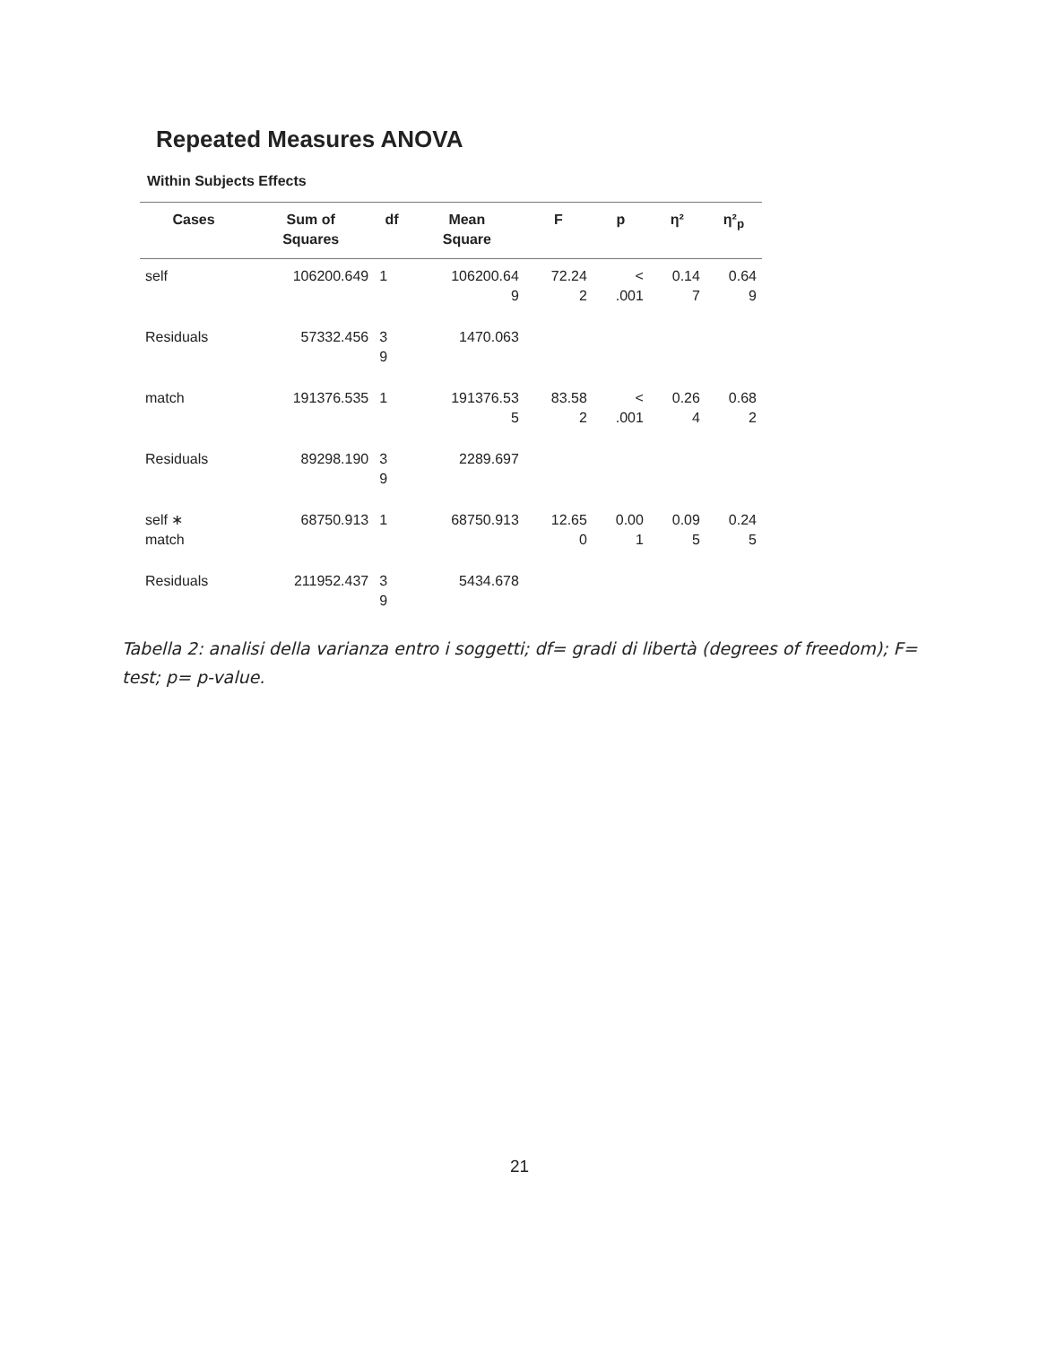Repeated Measures ANOVA
Within Subjects Effects
| Cases | Sum of Squares | df | Mean Square | F | p | η² | η²<sub>p</sub> |
| --- | --- | --- | --- | --- | --- | --- | --- |
| self | 106200.649 | 1 | 106200.64 9 | 72.24 2 | < .001 | 0.14 7 | 0.64 9 |
| Residuals | 57332.456 | 3 9 | 1470.063 | | | | |
| match | 191376.535 | 1 | 191376.53 5 | 83.58 2 | < .001 | 0.26 4 | 0.68 2 |
| Residuals | 89298.190 | 3 9 | 2289.697 | | | | |
| self ∗ match | 68750.913 | 1 | 68750.913 | 12.65 0 | 0.00 1 | 0.09 5 | 0.24 5 |
| Residuals | 211952.437 | 3 9 | 5434.678 | | | | |
Tabella 2: analisi della varianza entro i soggetti; df= gradi di libertà (degrees of freedom); F= test; p= p-value.
21